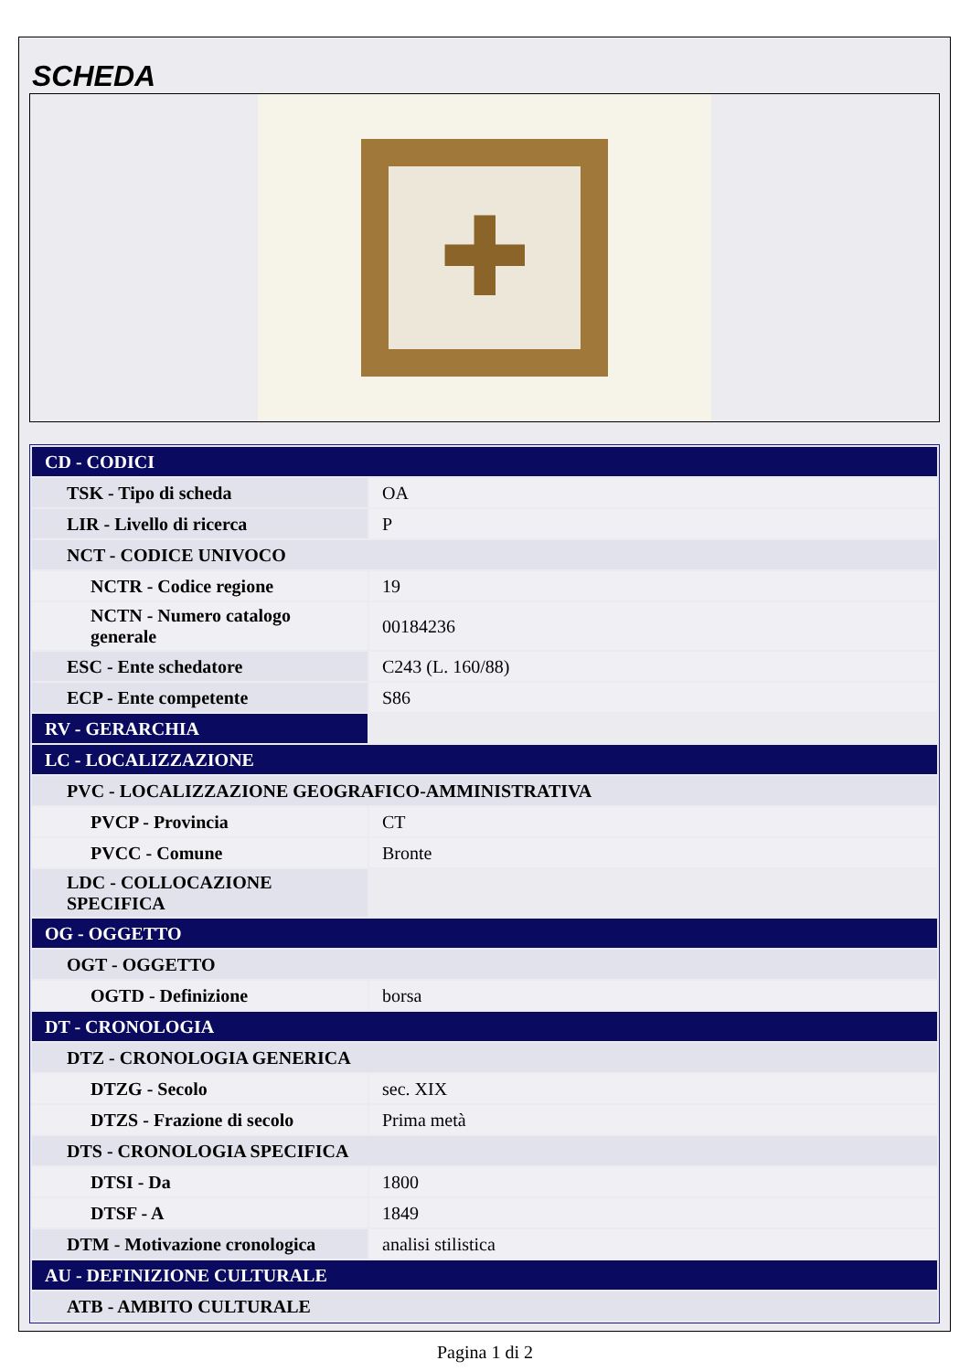SCHEDA
✚
| CD - CODICI | |
| TSK - Tipo di scheda | OA |
| LIR - Livello di ricerca | P |
| NCT - CODICE UNIVOCO | |
| NCTR - Codice regione | 19 |
| NCTN - Numero catalogo generale | 00184236 |
| ESC - Ente schedatore | C243 (L. 160/88) |
| ECP - Ente competente | S86 |
| RV - GERARCHIA | |
| LC - LOCALIZZAZIONE | |
| PVC - LOCALIZZAZIONE GEOGRAFICO-AMMINISTRATIVA | |
| PVCP - Provincia | CT |
| PVCC - Comune | Bronte |
| LDC - COLLOCAZIONE SPECIFICA | |
| OG - OGGETTO | |
| OGT - OGGETTO | |
| OGTD - Definizione | borsa |
| DT - CRONOLOGIA | |
| DTZ - CRONOLOGIA GENERICA | |
| DTZG - Secolo | sec. XIX |
| DTZS - Frazione di secolo | Prima metà |
| DTS - CRONOLOGIA SPECIFICA | |
| DTSI - Da | 1800 |
| DTSF - A | 1849 |
| DTM - Motivazione cronologica | analisi stilistica |
| AU - DEFINIZIONE CULTURALE | |
| ATB - AMBITO CULTURALE | |
Pagina 1 di 2